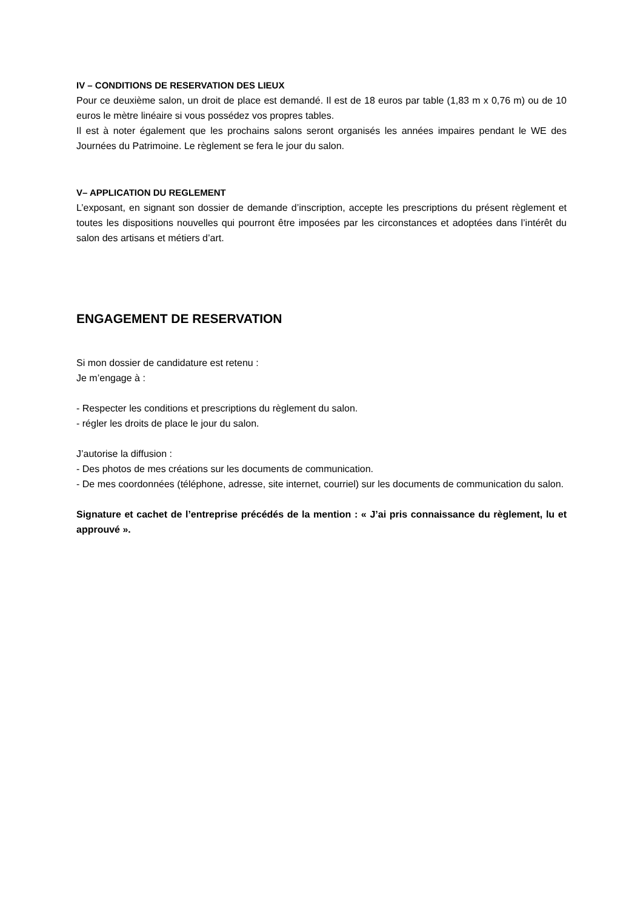IV – CONDITIONS DE RESERVATION DES LIEUX
Pour ce deuxième salon, un droit de place est demandé. Il est de 18 euros par table (1,83 m x 0,76 m) ou de 10 euros le mètre linéaire si vous possédez vos propres tables.
Il est à noter également que les prochains salons seront organisés les années impaires pendant le WE des Journées du Patrimoine. Le règlement se fera le jour du salon.
V– APPLICATION DU REGLEMENT
L’exposant, en signant son dossier de demande d’inscription, accepte les prescriptions du présent règlement et toutes les dispositions nouvelles qui pourront être imposées par les circonstances et adoptées dans l’intérêt du salon des artisans et métiers d’art.
ENGAGEMENT DE RESERVATION
Si mon dossier de candidature est retenu :
Je m’engage à :
- Respecter les conditions et prescriptions du règlement du salon.
- régler les droits de place le jour du salon.
J’autorise la diffusion :
- Des photos de mes créations sur les documents de communication.
- De mes coordonnées (téléphone, adresse, site internet, courriel) sur les documents de communication du salon.
Signature et cachet de l’entreprise précédés de la mention : « J’ai pris connaissance du règlement, lu et approuvé ».